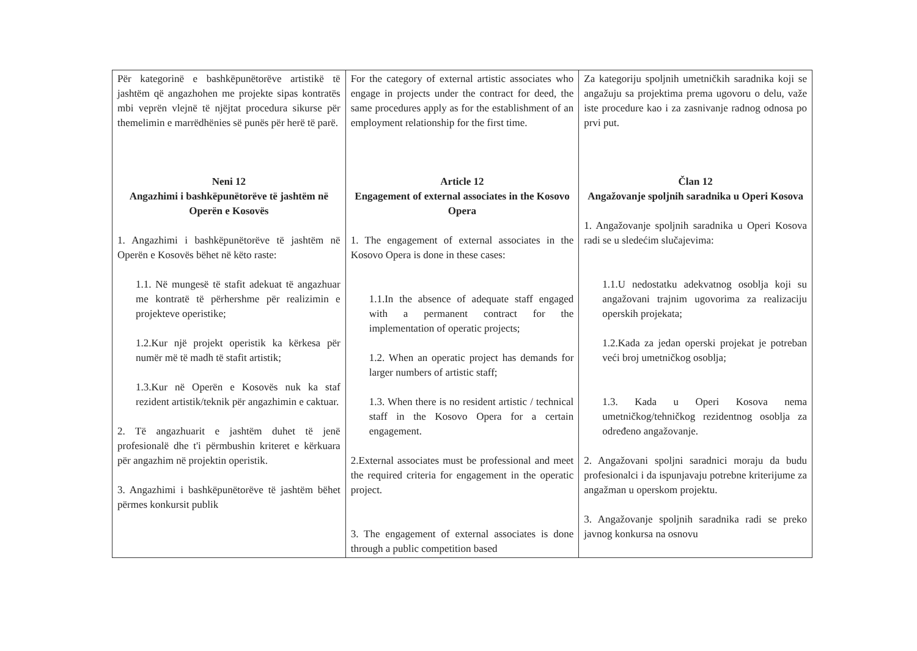| Për kategorinë e bashkëpunëtorëve artistikë të jashtëm që angazhohen me projekte sipas kontratës mbi veprën vlejnë të njëjtat procedura sikurse për themelimin e marrëdhënies së punës për herë të parë. Neni 12 Angazhimi i bashkëpunëtorëve të jashtëm në Operën e Kosovës 1. Angazhimi i bashkëpunëtorëve të jashtëm në Operën e Kosovës bëhet në këto raste: 1.1. Në mungesë të stafit adekuat të angazhuar me kontratë të përhershme për realizimin e projekteve operistike; 1.2.Kur një projekt operistik ka kërkesa për numër më të madh të stafit artistik; 1.3.Kur në Operën e Kosovës nuk ka staf rezident artistik/teknik për angazhimin e caktuar. 2. Të angazhuarit e jashtëm duhet të jenë profesionalë dhe t'i përmbushin kriteret e kërkuara për angazhim në projektin operistik. 3. Angazhimi i bashkëpunëtorëve të jashtëm bëhet përmes konkursit publik | For the category of external artistic associates who engage in projects under the contract for deed, the same procedures apply as for the establishment of an employment relationship for the first time. Article 12 Engagement of external associates in the Kosovo Opera 1. The engagement of external associates in the Kosovo Opera is done in these cases: 1.1.In the absence of adequate staff engaged with a permanent contract for the implementation of operatic projects; 1.2. When an operatic project has demands for larger numbers of artistic staff; 1.3. When there is no resident artistic / technical staff in the Kosovo Opera for a certain engagement. 2.External associates must be professional and meet the required criteria for engagement in the operatic project. 3. The engagement of external associates is done through a public competition based | Za kategoriju spoljnih umetničkih saradnika koji se angažuju sa projektima prema ugovoru o delu, važe iste procedure kao i za zasnivanje radnog odnosa po prvi put. Član 12 Angažovanje spoljnih saradnika u Operi Kosova 1. Angažovanje spoljnih saradnika u Operi Kosova radi se u sledećim slučajevima: 1.1.U nedostatku adekvatnog osoblja koji su angažovani trajnim ugovorima za realizaciju operskih projekata; 1.2.Kada za jedan operski projekat je potreban veći broj umetničkog osoblja; 1.3. Kada u Operi Kosova nema umetničkog/tehničkog rezidentnog osoblja za određeno angažovanje. 2. Angažovani spoljni saradnici moraju da budu profesionalci i da ispunjavaju potrebne kriterijume za angažman u operskom projektu. 3. Angažovanje spoljnih saradnika radi se preko javnog konkursa na osnovu |